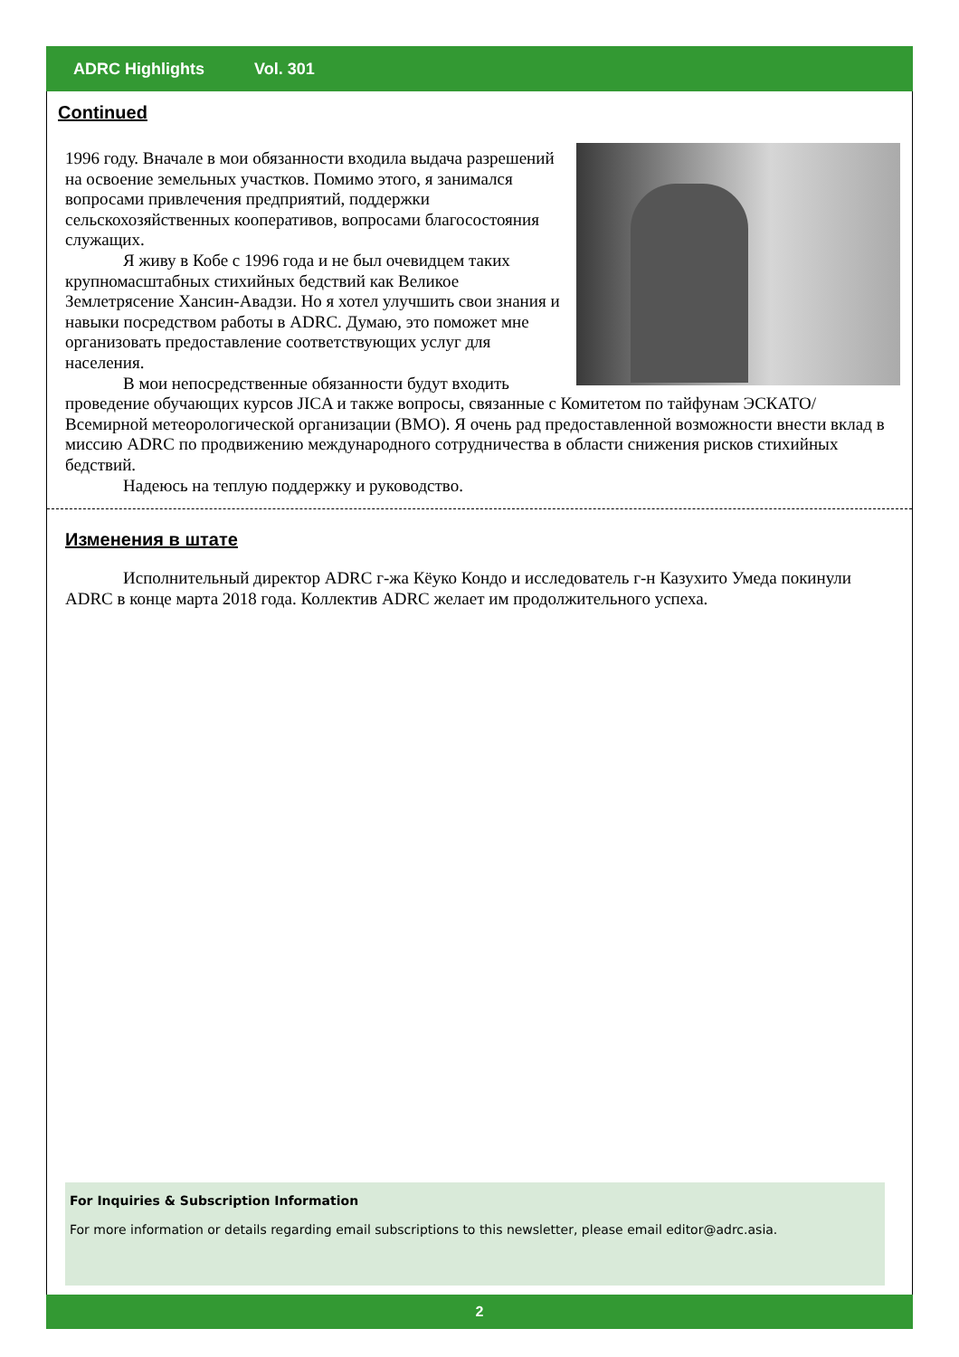ADRC Highlights Vol. 301
Continued
1996 году. Вначале в мои обязанности входила выдача разрешений на освоение земельных участков. Помимо этого, я занимался вопросами привлечения предприятий, поддержки сельскохозяйственных кооперативов, вопросами благосостояния служащих.
Я живу в Кобе с 1996 года и не был очевидцем таких крупномасштабных стихийных бедствий как Великое Землетрясение Хансин-Авадзи. Но я хотел улучшить свои знания и навыки посредством работы в ADRC. Думаю, это поможет мне организовать предоставление соответствующих услуг для населения.
В мои непосредственные обязанности будут входить проведение обучающих курсов JICA и также вопросы, связанные с Комитетом по тайфунам ЭСКАТО/Всемирной метеорологической организации (ВМО). Я очень рад предоставленной возможности внести вклад в миссию ADRC по продвижению международного сотрудничества в области снижения рисков стихийных бедствий.
Надеюсь на теплую поддержку и руководство.
Изменения в штате
Исполнительный директор ADRC г-жа Кёуко Кондо и исследователь г-н Казухито Умеда покинули ADRC в конце марта 2018 года. Коллектив ADRC желает им продолжительного успеха.
For Inquiries & Subscription Information
For more information or details regarding email subscriptions to this newsletter, please email editor@adrc.asia.
2